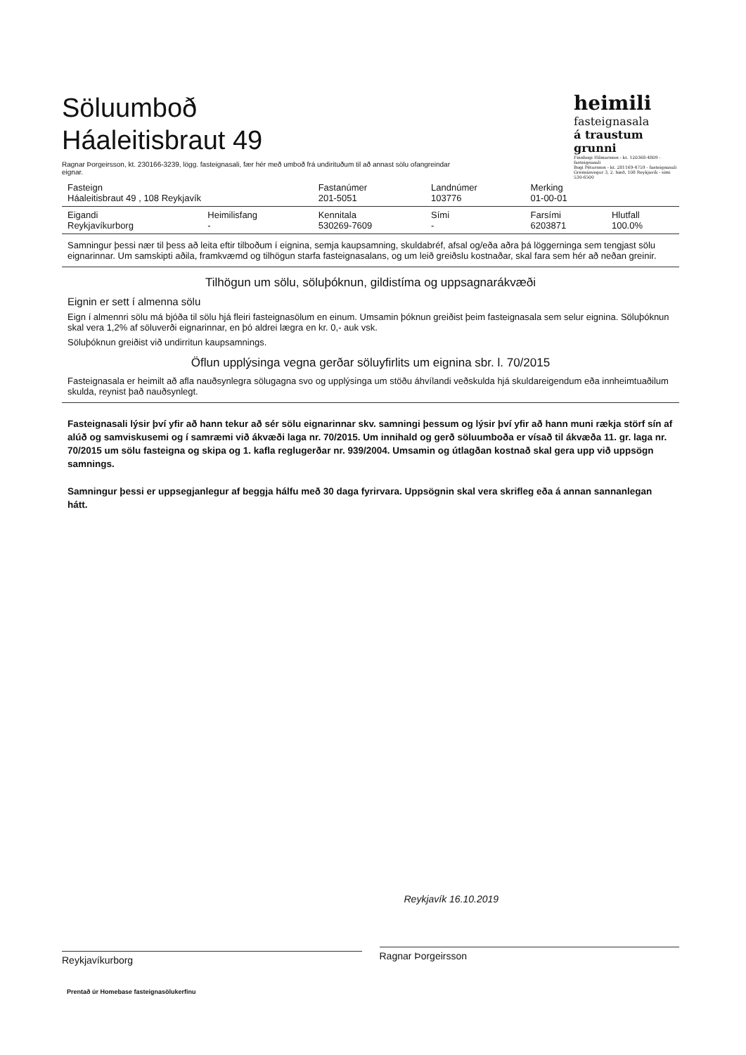Söluumboð
Háaleitisbraut 49
Ragnar Þorgeirsson, kt. 230166-3239, lögg. fasteignasali, fær hér með umboð frá undirituðum til að annast sölu ofangreindar eignar.
heimili
fasteignasala
á traustum grunni
Finnbogi Hilmarsson - kt. 120368-4809 - fasteignasali
Bogi Pétursson - kt. 281169-4759 - fasteignasali
Grensásvegur 3, 2. hæð, 108 Reykjavík - sími 530-6500
| Fasteign Háaleitisbraut 49 , 108 Reykjavík | | Fastanúmer 201-5051 | Landnúmer 103776 | Merking 01-00-01 | |
| Eigandi Reykjavíkurborg | Heimilisfang - | Kennitala 530269-7609 | Sími - | Farsími 6203871 | Hlutfall 100.0% |
Samningur þessi nær til þess að leita eftir tilboðum í eignina, semja kaupsamning, skuldabréf, afsal og/eða aðra þá löggerninga sem tengjast sölu eignarinnar. Um samskipti aðila, framkvæmd og tilhögun starfa fasteignasalans, og um leið greiðslu kostnaðar, skal fara sem hér að neðan greinir.
Tilhögun um sölu, söluþóknun, gildistíma og uppsagnarákvæði
Eignin er sett í almenna sölu
Eign í almennri sölu má bjóða til sölu hjá fleiri fasteignasölum en einum. Umsamin þóknun greiðist þeim fasteignasala sem selur eignina. Söluþóknun skal vera 1,2% af söluverði eignarinnar, en þó aldrei lægra en kr. 0,- auk vsk.
Söluþóknun greiðist við undirritun kaupsamnings.
Öflun upplýsinga vegna gerðar söluyfirlits um eignina sbr. l. 70/2015
Fasteignasala er heimilt að afla nauðsynlegra sölugagna svo og upplýsinga um stöðu áhvílandi veðskulda hjá skuldareigendum eða innheimtuaðilum skulda, reynist það nauðsynlegt.
Fasteignasali lýsir því yfir að hann tekur að sér sölu eignarinnar skv. samningi þessum og lýsir því yfir að hann muni rækja störf sín af alúð og samviskusemi og í samræmi við ákvæði laga nr. 70/2015. Um innihald og gerð söluumboða er vísað til ákvæða 11. gr. laga nr. 70/2015 um sölu fasteigna og skipa og 1. kafla reglugerðar nr. 939/2004. Umsamin og útlagðan kostnað skal gera upp við uppsögn samnings.
Samningur þessi er uppsegjanlegur af beggja hálfu með 30 daga fyrirvara. Uppsögnin skal vera skrifleg eða á annan sannanlegan hátt.
Reykjavíkurborg
Reykjavík 16.10.2019
Ragnar Þorgeirsson
Prentað úr Homebase fasteignasölukerfinu